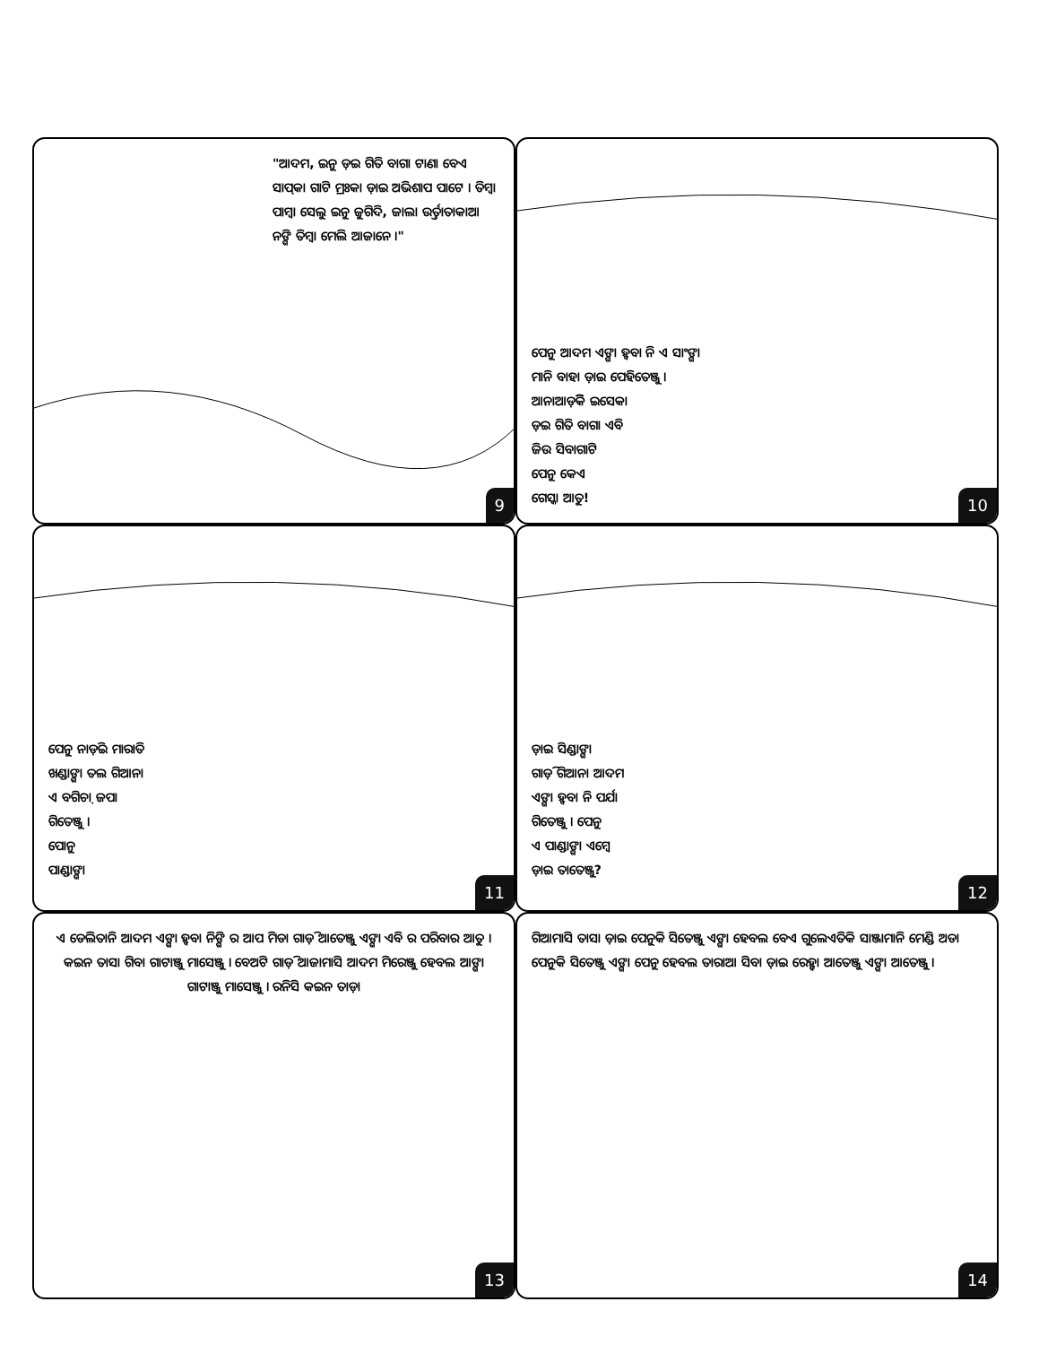"ଆଦମ, ଇନୁ ଡ଼ଇ ଗିତି ବାଗା ଟାଣା ବେଏ ସାପ୍‌କା ଗାଟି ମ୍ରଃକା ଡ଼ାଇ ଅଭିଶାପ ପାଟେ । ତିମ୍ବା ପାମ୍ବା ସେଲୁ ଇନୁ ଜୁଗିଦି, ଜାଲା ଉର୍ତ୍ତାତାକାଆ ନଙ୍ଗି ତିମ୍ବା ମେଲି ଆଜାନେ ।"
9
ପେନୁ ଆଦମ ଏଙ୍ଗା ହ୍ଵବା ନି ଏ ସାଂଙ୍ଗା
ମାନି ବାହା ଡ଼ାଇ ପେହିତେଞ୍ଜୁ ।
ଆନାଆଡ଼ିକି ଇସେକା
ଡ଼ଇ ଗିତି ବାଗା ଏବି
ଜିଉ ସିବାଗାଟି
ପେନୁ କେଏ
ଗେସ୍କା ଆତୁ!
10
ପେନୁ ନାଡ଼ିଇ ମାରାତି
ଖଣ୍ଡାଙ୍ଗା ତଲ ଗିଆନା
ଏ ବଗିଚ଼ା ଜପା
ଗିତେଞ୍ଜୁ ।
ପୋନୁ
ପାଣ୍ଡାଙ୍ଗା
11
ଡ଼ାଇ ସିଣ୍ଡାଙ୍ଗା
ଗାଡ଼ି ଗିଆନା ଆଦମ
ଏଙ୍ଗା ହ୍ଵବା ନି ପର୍ଯା
ଗିତେଞ୍ଜୁ । ପେନୁ
ଏ ପାଣ୍ଡାଙ୍ଗା ଏମ୍ବେ
ଡ଼ାଇ ତାତେଞ୍ଜୁ?
12
ଏ ଡେଲିତାନି ଆଦମ ଏଙ୍ଗା ହ୍ଵବା ନିଙ୍ଗି ର ଆପ ମିଡା ଗାଡ଼ି ଆତେଞ୍ଜୁ ଏଙ୍ଗା ଏବି ର ପରିବାର ଆତୁ । କଇନ ତାସା ଗିବା ଗାଟାଞ୍ଜୁ ମାସେଞ୍ଜୁ । ବେଅଟି ଗାଡ଼ି ଆଜାମାସି ଆଦମ ମିରେଞ୍ଜୁ ହେବଲ ଆଙ୍ଗା ଗାଟାଞ୍ଜୁ ମାସେଞ୍ଜୁ । ରନିସି କଇନ ତାଡ଼ା
13
ଗିଆମାସି ତାସା ଡ଼ାଇ ପେନୁକି ସିତେଞ୍ଜୁ ଏଙ୍ଗା ହେବଲ ବେଏ ଗୁଲେଏତିକି ସାଞ୍ଜାମାନି ମେଣ୍ଡି ଅଡା ପେନୁକି ସିତେଞ୍ଜୁ ଏଙ୍ଗା ପେନୁ ହେବଲ ତାରାଆ ସିବା ଡ଼ାଇ ରେହ୍ବା ଆତେଞ୍ଜୁ ଏଙ୍ଗା ଆତେଞ୍ଜୁ ।
14